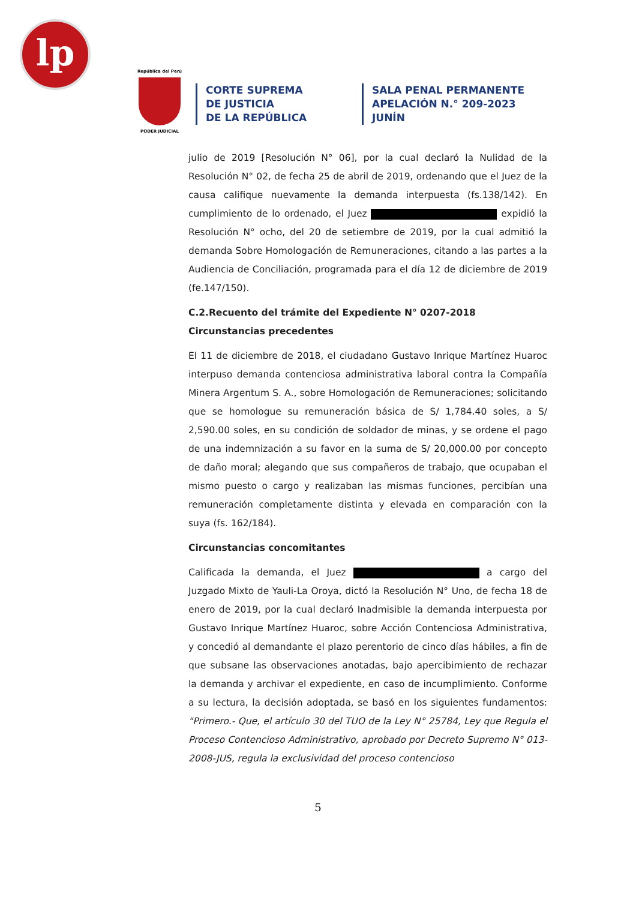lp
República del Perú
PODER JUDICIAL
CORTE SUPREMA
DE JUSTICIA
DE LA REPÚBLICA
SALA PENAL PERMANENTE
APELACIÓN N.° 209-2023
JUNÍN
julio de 2019 [Resolución N° 06], por la cual declaró la Nulidad de la Resolución N° 02, de fecha 25 de abril de 2019, ordenando que el Juez de la causa califique nuevamente la demanda interpuesta (fs.138/142). En cumplimiento de lo ordenado, el Juez expidió la Resolución N° ocho, del 20 de setiembre de 2019, por la cual admitió la demanda Sobre Homologación de Remuneraciones, citando a las partes a la Audiencia de Conciliación, programada para el día 12 de diciembre de 2019 (fe.147/150).
C.2.Recuento del trámite del Expediente N° 0207-2018
Circunstancias precedentes
El 11 de diciembre de 2018, el ciudadano Gustavo Inrique Martínez Huaroc interpuso demanda contenciosa administrativa laboral contra la Compañía Minera Argentum S. A., sobre Homologación de Remuneraciones; solicitando que se homologue su remuneración básica de S/ 1,784.40 soles, a S/ 2,590.00 soles, en su condición de soldador de minas, y se ordene el pago de una indemnización a su favor en la suma de S/ 20,000.00 por concepto de daño moral; alegando que sus compañeros de trabajo, que ocupaban el mismo puesto o cargo y realizaban las mismas funciones, percibían una remuneración completamente distinta y elevada en comparación con la suya (fs. 162/184).
Circunstancias concomitantes
Calificada la demanda, el Juez a cargo del Juzgado Mixto de Yauli-La Oroya, dictó la Resolución N° Uno, de fecha 18 de enero de 2019, por la cual declaró Inadmisible la demanda interpuesta por Gustavo Inrique Martínez Huaroc, sobre Acción Contenciosa Administrativa, y concedió al demandante el plazo perentorio de cinco días hábiles, a fin de que subsane las observaciones anotadas, bajo apercibimiento de rechazar la demanda y archivar el expediente, en caso de incumplimiento. Conforme a su lectura, la decisión adoptada, se basó en los siguientes fundamentos: "Primero.- Que, el artículo 30 del TUO de la Ley N° 25784, Ley que Regula el Proceso Contencioso Administrativo, aprobado por Decreto Supremo N° 013-2008-JUS, regula la exclusividad del proceso contencioso
5